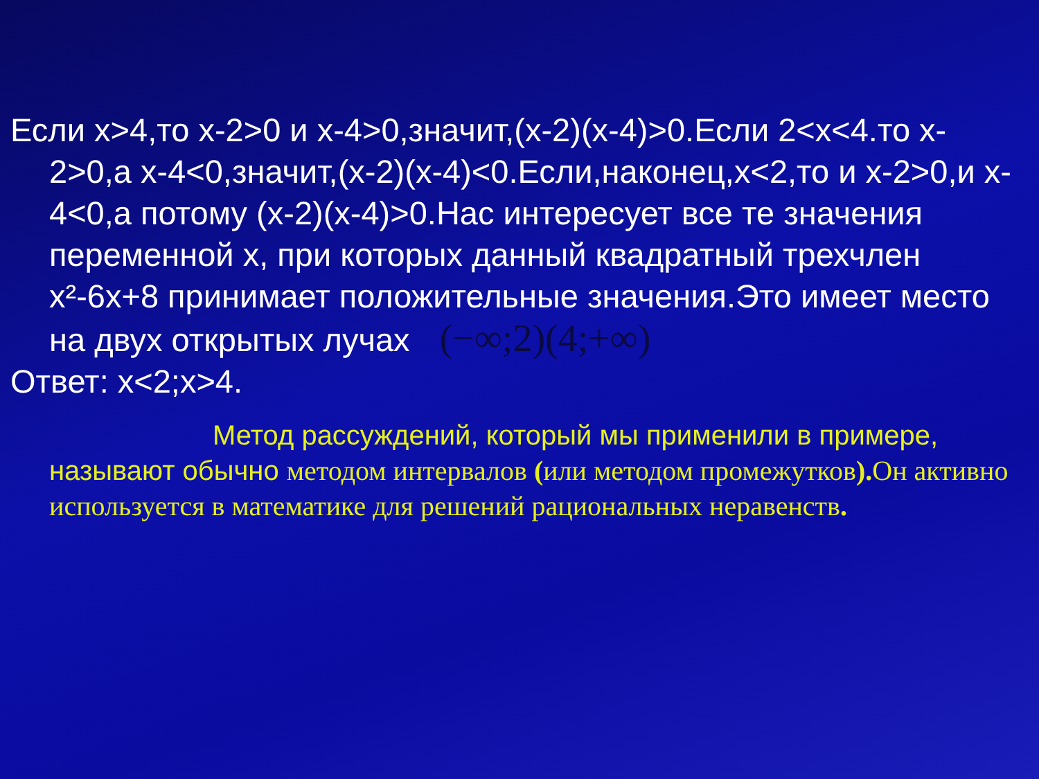Если x>4,то x-2>0 и x-4>0,значит,(x-2)(x-4)>0.Если 2<x<4.то x-2>0,а x-4<0,значит,(x-2)(x-4)<0.Если,наконец,x<2,то и x-2>0,и x-4<0,а потому (x-2)(x-4)>0.Нас интересует все те значения переменной x, при которых данный квадратный трехчлен x²-6x+8 принимает положительные значения.Это имеет место на двух открытых лучах (−∞;2)(4;+∞)
Ответ: x<2;x>4.
Метод рассуждений, который мы применили в примере, называют обычно методом интервалов (или методом промежутков). Он активно используется в математике для решений рациональных неравенств.